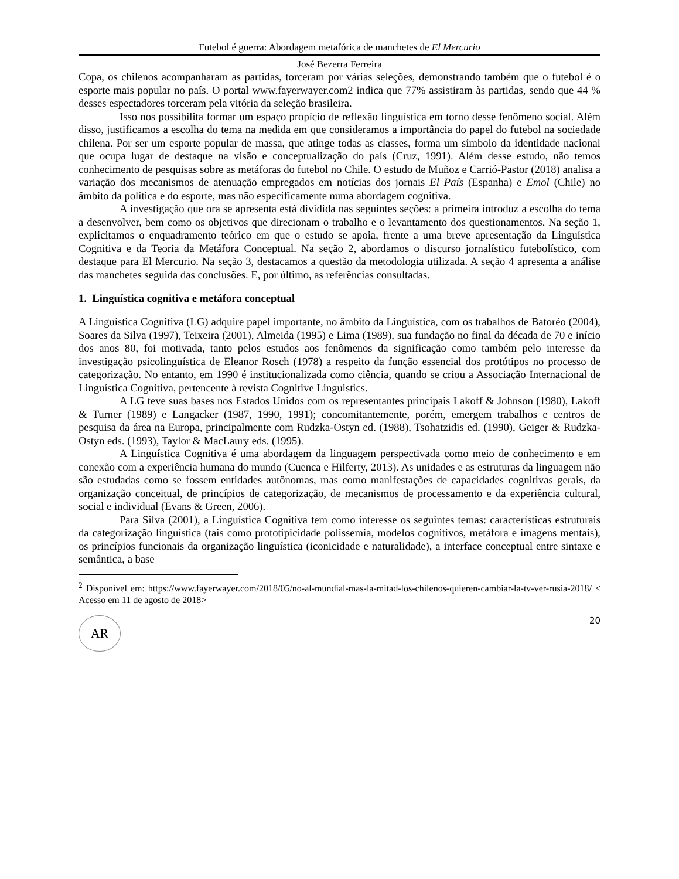Futebol é guerra: Abordagem metafórica de manchetes de El Mercurio
José Bezerra Ferreira
Copa, os chilenos acompanharam as partidas, torceram por várias seleções, demonstrando também que o futebol é o esporte mais popular no país. O portal www.fayerwayer.com2 indica que 77% assistiram às partidas, sendo que 44 % desses espectadores torceram pela vitória da seleção brasileira.
Isso nos possibilita formar um espaço propício de reflexão linguística em torno desse fenômeno social. Além disso, justificamos a escolha do tema na medida em que consideramos a importância do papel do futebol na sociedade chilena. Por ser um esporte popular de massa, que atinge todas as classes, forma um símbolo da identidade nacional que ocupa lugar de destaque na visão e conceptualização do país (Cruz, 1991). Além desse estudo, não temos conhecimento de pesquisas sobre as metáforas do futebol no Chile. O estudo de Muñoz e Carrió-Pastor (2018) analisa a variação dos mecanismos de atenuação empregados em notícias dos jornais El País (Espanha) e Emol (Chile) no âmbito da política e do esporte, mas não especificamente numa abordagem cognitiva.
A investigação que ora se apresenta está dividida nas seguintes seções: a primeira introduz a escolha do tema a desenvolver, bem como os objetivos que direcionam o trabalho e o levantamento dos questionamentos. Na seção 1, explicitamos o enquadramento teórico em que o estudo se apoia, frente a uma breve apresentação da Linguística Cognitiva e da Teoria da Metáfora Conceptual. Na seção 2, abordamos o discurso jornalístico futebolístico, com destaque para El Mercurio. Na seção 3, destacamos a questão da metodologia utilizada. A seção 4 apresenta a análise das manchetes seguida das conclusões. E, por último, as referências consultadas.
1. Linguística cognitiva e metáfora conceptual
A Linguística Cognitiva (LG) adquire papel importante, no âmbito da Linguística, com os trabalhos de Batoréo (2004), Soares da Silva (1997), Teixeira (2001), Almeida (1995) e Lima (1989), sua fundação no final da década de 70 e início dos anos 80, foi motivada, tanto pelos estudos aos fenômenos da significação como também pelo interesse da investigação psicolinguística de Eleanor Rosch (1978) a respeito da função essencial dos protótipos no processo de categorização. No entanto, em 1990 é institucionalizada como ciência, quando se criou a Associação Internacional de Linguística Cognitiva, pertencente à revista Cognitive Linguistics.
A LG teve suas bases nos Estados Unidos com os representantes principais Lakoff & Johnson (1980), Lakoff & Turner (1989) e Langacker (1987, 1990, 1991); concomitantemente, porém, emergem trabalhos e centros de pesquisa da área na Europa, principalmente com Rudzka-Ostyn ed. (1988), Tsohatzidis ed. (1990), Geiger & Rudzka-Ostyn eds. (1993), Taylor & MacLaury eds. (1995).
A Linguística Cognitiva é uma abordagem da linguagem perspectivada como meio de conhecimento e em conexão com a experiência humana do mundo (Cuenca e Hilferty, 2013). As unidades e as estruturas da linguagem não são estudadas como se fossem entidades autônomas, mas como manifestações de capacidades cognitivas gerais, da organização conceitual, de princípios de categorização, de mecanismos de processamento e da experiência cultural, social e individual (Evans & Green, 2006).
Para Silva (2001), a Linguística Cognitiva tem como interesse os seguintes temas: características estruturais da categorização linguística (tais como prototipicidade polissemia, modelos cognitivos, metáfora e imagens mentais), os princípios funcionais da organização linguística (iconicidade e naturalidade), a interface conceptual entre sintaxe e semântica, a base
<sup>2</sup> Disponível em: https://www.fayerwayer.com/2018/05/no-al-mundial-mas-la-mitad-los-chilenos-quieren-cambiar-la-tv-ver-rusia-2018/ < Acesso em 11 de agosto de 2018>
AR
20